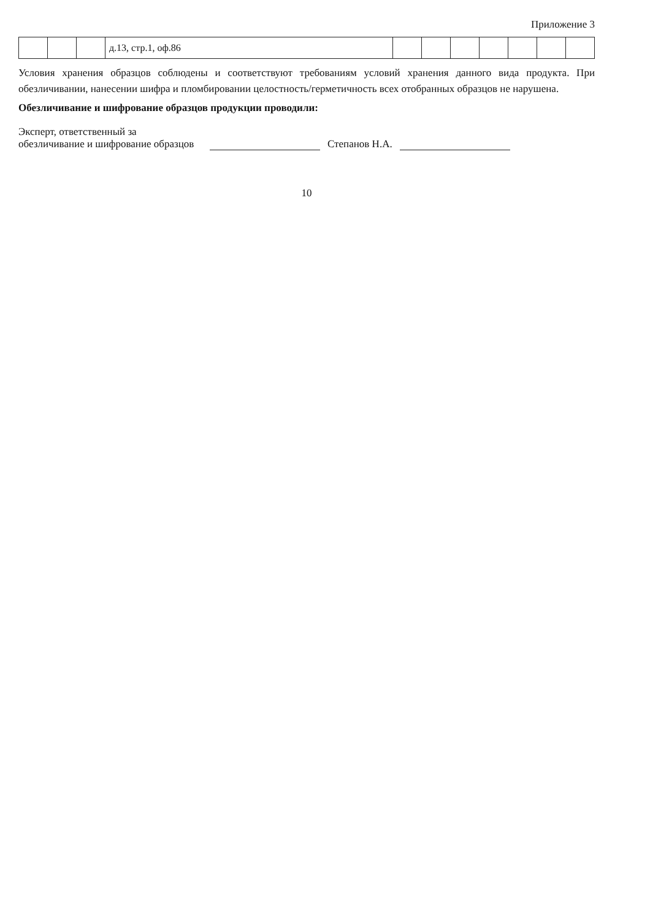Приложение 3
| | | | д.13, стр.1, оф.86 | | | | | | | |
Условия хранения образцов соблюдены и соответствуют требованиям условий хранения данного вида продукта. При обезличивании, нанесении шифра и пломбировании целостность/герметичность всех отобранных образцов не нарушена.
Обезличивание и шифрование образцов продукции проводили:
Эксперт, ответственный за
обезличивание и шифрование образцов
Степанов Н.А.
10